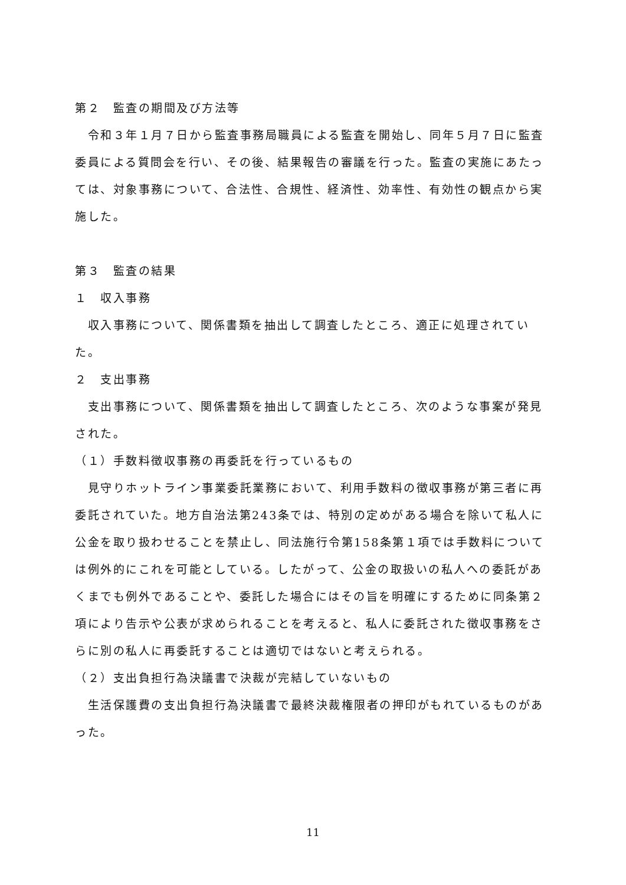第２　監査の期間及び方法等
　令和３年１月７日から監査事務局職員による監査を開始し、同年５月７日に監査委員による質問会を行い、その後、結果報告の審議を行った。監査の実施にあたっては、対象事務について、合法性、合規性、経済性、効率性、有効性の観点から実施した。
第３　監査の結果
１　収入事務
　収入事務について、関係書類を抽出して調査したところ、適正に処理されていた。
２　支出事務
　支出事務について、関係書類を抽出して調査したところ、次のような事案が発見された。
（１）手数料徴収事務の再委託を行っているもの
　見守りホットライン事業委託業務において、利用手数料の徴収事務が第三者に再委託されていた。地方自治法第243条では、特別の定めがある場合を除いて私人に公金を取り扱わせることを禁止し、同法施行令第158条第１項では手数料については例外的にこれを可能としている。したがって、公金の取扱いの私人への委託があくまでも例外であることや、委託した場合にはその旨を明確にするために同条第２項により告示や公表が求められることを考えると、私人に委託された徴収事務をさらに別の私人に再委託することは適切ではないと考えられる。
（２）支出負担行為決議書で決裁が完結していないもの
　生活保護費の支出負担行為決議書で最終決裁権限者の押印がもれているものがあった。
11